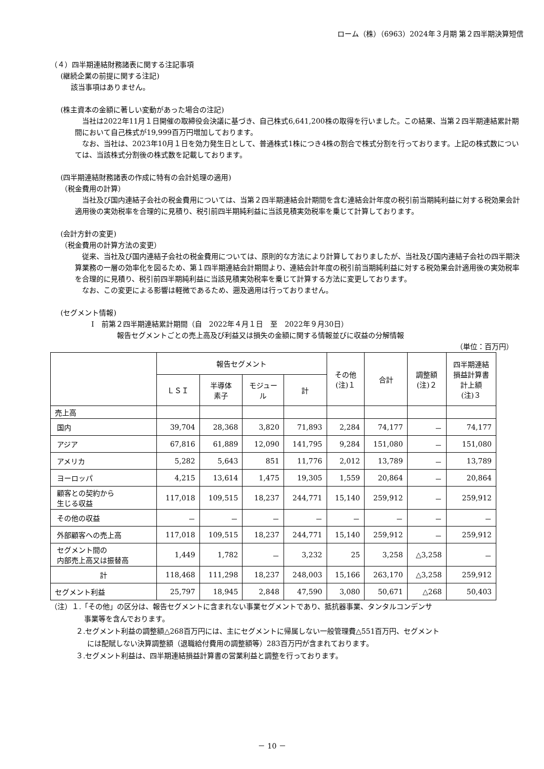ローム（株）（6963）2024年３月期 第２四半期決算短信
（４）四半期連結財務諸表に関する注記事項
(継続企業の前提に関する注記)
該当事項はありません。
(株主資本の金額に著しい変動があった場合の注記)
当社は2022年11月１日開催の取締役会決議に基づき、自己株式6,641,200株の取得を行いました。この結果、当第２四半期連結累計期間において自己株式が19,999百万円増加しております。
なお、当社は、2023年10月１日を効力発生日として、普通株式1株につき4株の割合で株式分割を行っております。上記の株式数については、当該株式分割後の株式数を記載しております。
(四半期連結財務諸表の作成に特有の会計処理の適用)
（税金費用の計算）
当社及び国内連結子会社の税金費用については、当第２四半期連結会計期間を含む連結会計年度の税引前当期純利益に対する税効果会計適用後の実効税率を合理的に見積り、税引前四半期純利益に当該見積実効税率を乗じて計算しております。
(会計方針の変更)
（税金費用の計算方法の変更）
従来、当社及び国内連結子会社の税金費用については、原則的な方法により計算しておりましたが、当社及び国内連結子会社の四半期決算業務の一層の効率化を図るため、第１四半期連結会計期間より、連結会計年度の税引前当期純利益に対する税効果会計適用後の実効税率を合理的に見積り、税引前四半期純利益に当該見積実効税率を乗じて計算する方法に変更しております。
なお、この変更による影響は軽微であるため、遡及適用は行っておりません。
(セグメント情報)
Ⅰ　前第２四半期連結累計期間（自　2022年４月１日　至　2022年９月30日）
報告セグメントごとの売上高及び利益又は損失の金額に関する情報並びに収益の分解情報
（単位：百万円）
| | 報告セグメント | | | | その他 (注)１ | 合計 | 調整額 (注)２ | 四半期連結 損益計算書 計上額 (注)３ |
| --- | --- | --- | --- | --- | --- | --- | --- | --- |
| | ＬＳＩ | 半導体 素子 | モジュー ル | 計 | | | | |
| 売上高 | | | | | | | | |
| 国内 | 39,704 | 28,368 | 3,820 | 71,893 | 2,284 | 74,177 | － | 74,177 |
| アジア | 67,816 | 61,889 | 12,090 | 141,795 | 9,284 | 151,080 | － | 151,080 |
| アメリカ | 5,282 | 5,643 | 851 | 11,776 | 2,012 | 13,789 | － | 13,789 |
| ヨーロッパ | 4,215 | 13,614 | 1,475 | 19,305 | 1,559 | 20,864 | － | 20,864 |
| 顧客との契約から 生じる収益 | 117,018 | 109,515 | 18,237 | 244,771 | 15,140 | 259,912 | － | 259,912 |
| その他の収益 | － | － | － | － | － | － | － | － |
| 外部顧客への売上高 | 117,018 | 109,515 | 18,237 | 244,771 | 15,140 | 259,912 | － | 259,912 |
| セグメント間の 内部売上高又は振替高 | 1,449 | 1,782 | － | 3,232 | 25 | 3,258 | △3,258 | － |
| 計 | 118,468 | 111,298 | 18,237 | 248,003 | 15,166 | 263,170 | △3,258 | 259,912 |
| セグメント利益 | 25,797 | 18,945 | 2,848 | 47,590 | 3,080 | 50,671 | △268 | 50,403 |
（注）１.「その他」の区分は、報告セグメントに含まれない事業セグメントであり、抵抗器事業、タンタルコンデンサ
事業等を含んでおります。
２.セグメント利益の調整額△268百万円には、主にセグメントに帰属しない一般管理費△551百万円、セグメント
には配賦しない決算調整額（退職給付費用の調整額等）283百万円が含まれております。
３.セグメント利益は、四半期連結損益計算書の営業利益と調整を行っております。
－ 10 －